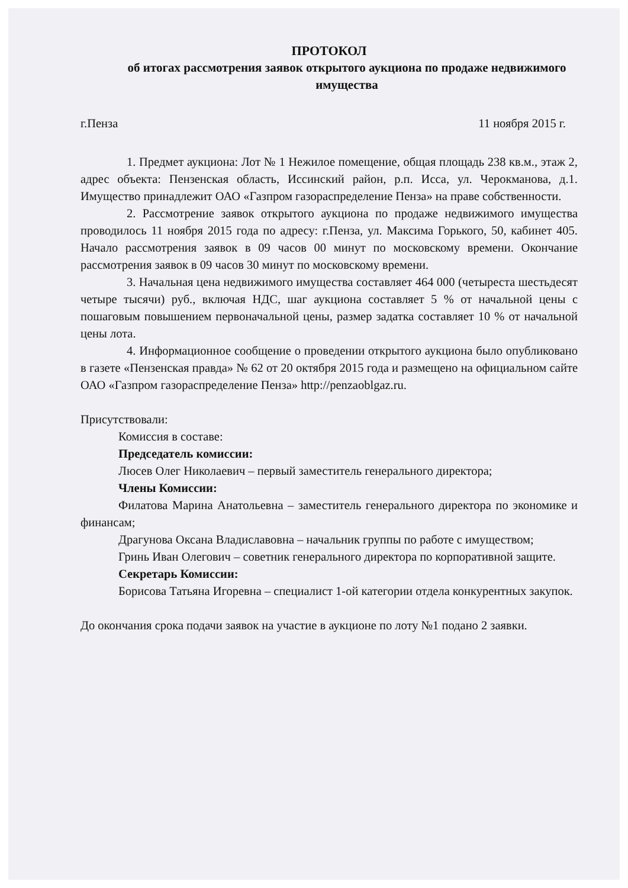ПРОТОКОЛ
об итогах рассмотрения заявок открытого аукциона по продаже недвижимого имущества
г.Пенза 11 ноября 2015 г.
1. Предмет аукциона: Лот № 1 Нежилое помещение, общая площадь 238 кв.м., этаж 2, адрес объекта: Пензенская область, Иссинский район, р.п. Исса, ул. Черокманова, д.1. Имущество принадлежит ОАО «Газпром газораспределение Пенза» на праве собственности.
2. Рассмотрение заявок открытого аукциона по продаже недвижимого имущества проводилось 11 ноября 2015 года по адресу: г.Пенза, ул. Максима Горького, 50, кабинет 405. Начало рассмотрения заявок в 09 часов 00 минут по московскому времени. Окончание рассмотрения заявок в 09 часов 30 минут по московскому времени.
3. Начальная цена недвижимого имущества составляет 464 000 (четыреста шестьдесят четыре тысячи) руб., включая НДС, шаг аукциона составляет 5 % от начальной цены с пошаговым повышением первоначальной цены, размер задатка составляет 10 % от начальной цены лота.
4. Информационное сообщение о проведении открытого аукциона было опубликовано в газете «Пензенская правда» № 62 от 20 октября 2015 года и размещено на официальном сайте ОАО «Газпром газораспределение Пенза» http://penzaoblgaz.ru.
Присутствовали:
Комиссия в составе:
Председатель комиссии:
Люсев Олег Николаевич – первый заместитель генерального директора;
Члены Комиссии:
Филатова Марина Анатольевна – заместитель генерального директора по экономике и финансам;
Драгунова Оксана Владиславовна – начальник группы по работе с имуществом;
Гринь Иван Олегович – советник генерального директора по корпоративной защите.
Секретарь Комиссии:
Борисова Татьяна Игоревна – специалист 1-ой категории отдела конкурентных закупок.
До окончания срока подачи заявок на участие в аукционе по лоту №1 подано 2 заявки.